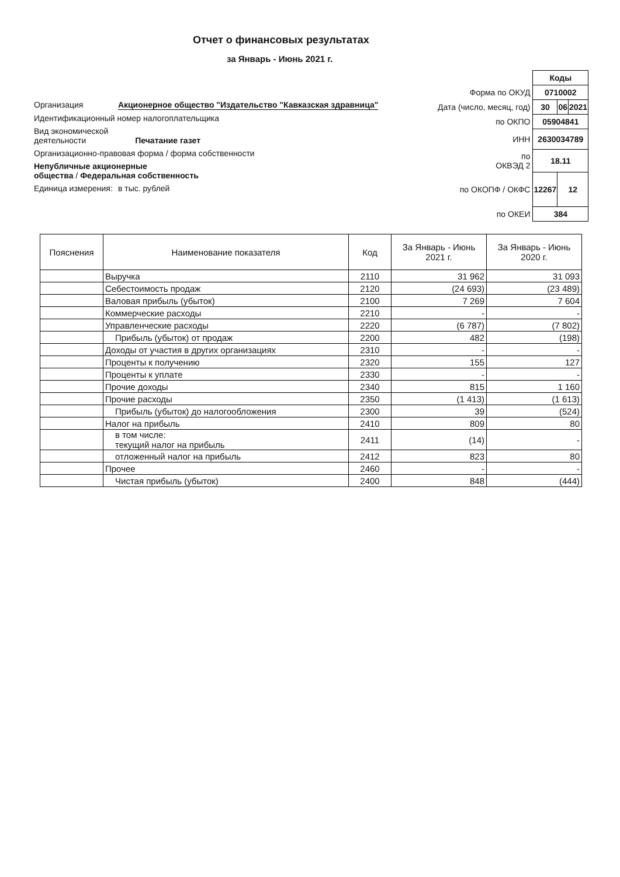Отчет о финансовых результатах
за Январь - Июнь 2021 г.
Организация Акционерное общество "Издательство "Кавказская здравница"
Идентификационный номер налогоплательщика
Вид экономической
деятельности Печатание газет
Организационно-правовая форма / форма собственности
Непубличные акционерные
общества / Федеральная собственность
Единица измерения: в тыс. рублей
| | Коды | | |
| Форма по ОКУД | 0710002 | | |
| Дата (число, месяц, год) | 30 | 06 | 2021 |
| по ОКПО | 05904841 | | |
| ИНН | 2630034789 | | |
| по ОКВЭД 2 | 18.11 | | |
| по ОКОПФ / ОКФС | 12267 | 12 | |
| по ОКЕИ | 384 | | |
| Пояснения | Наименование показателя | Код | За Январь - Июнь 2021 г. | За Январь - Июнь 2020 г. |
| --- | --- | --- | --- | --- |
| | Выручка | 2110 | 31 962 | 31 093 |
| | Себестоимость продаж | 2120 | (24 693) | (23 489) |
| | Валовая прибыль (убыток) | 2100 | 7 269 | 7 604 |
| | Коммерческие расходы | 2210 | - | - |
| | Управленческие расходы | 2220 | (6 787) | (7 802) |
| | Прибыль (убыток) от продаж | 2200 | 482 | (198) |
| | Доходы от участия в других организациях | 2310 | - | - |
| | Проценты к получению | 2320 | 155 | 127 |
| | Проценты к уплате | 2330 | - | - |
| | Прочие доходы | 2340 | 815 | 1 160 |
| | Прочие расходы | 2350 | (1 413) | (1 613) |
| | Прибыль (убыток) до налогообложения | 2300 | 39 | (524) |
| | Налог на прибыль | 2410 | 809 | 80 |
| | в том числе: текущий налог на прибыль | 2411 | (14) | - |
| | отложенный налог на прибыль | 2412 | 823 | 80 |
| | Прочее | 2460 | - | - |
| | Чистая прибыль (убыток) | 2400 | 848 | (444) |